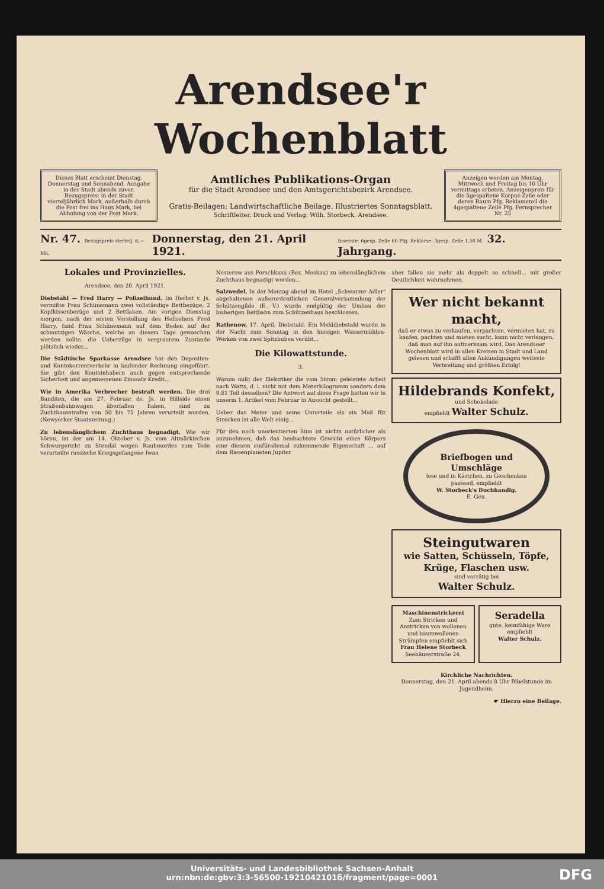Arendsee'r Wochenblatt
Dieses Blatt erscheint Dienstag, Donnerstag und Sonnabend, Ausgabe in der Stadt abends zuvor. Bezugspreis: in der Stadt vierteljährlich Mark, außerhalb durch die Post frei ins Haus Mark, bei Abholung von der Post Mark.
Amtliches Publikations-Organ
für die Stadt Arendsee und den Amtsgerichtsbezirk Arendsee.
Gratis-Beilagen: Landwirtschaftliche Beilage. Illustriertes Sonntagsblatt.
Schriftleiter, Druck und Verlag: Wilh. Storbeck, Arendsee.
Anzeigen werden am Montag, Mittwoch und Freitag bis 10 Uhr vormittags erbeten. Anzeigenpreis für die 5gespaltene Korpus-Zeile oder deren Raum Pfg. Reklameteil die 4gespaltene Zeile Pfg. Fernsprecher Nr. 25
Nr. 47. Bezugspreis viertelj. 6,— Mk. Donnerstag, den 21. April 1921. Inserate: 6gesp. Zeile 60 Pfg. Reklame: 3gesp. Zeile 1,50 M. 32. Jahrgang.
Lokales und Provinzielles.
Arendsee, den 20. April 1921.
Diebstahl — Fred Harry — Polizeihund. Im Herbst v. Js. vermißte Frau Schünemann zwei vollständige Bettbezüge, 2 Kopfkissenbezüge und 2 Bettlaken. Am vorigen Dienstag morgen, nach der ersten Vorstellung des Hellsehers Fred Harry, fand Frau Schünemann auf dem Boden auf der schmutzigen Wäsche, welche an diesem Tage gewaschen werden sollte, die Ueberzüge in vergrautem Zustande plötzlich wieder...
Die Städtische Sparkasse Arendsee hat den Depositen- und Kontokorrentverkehr in laufender Rechnung eingeführt. Sie gibt den Kontoinhabern auch gegen entsprechende Sicherheit und angemessenen Zinssatz Kredit...
Wie in Amerika Verbrecher bestraft werden. Die drei Banditen, die am 27. Februar ds. Js. in Hillside einen Straßenbahnwagen überfallen haben, sind zu Zuchthausstrafen von 50 bis 75 Jahren verurteilt worden. (Newyorker Staatszeitung.)
Zu lebenslänglichem Zuchthaus begnadigt. Wie wir hören, ist der am 14. Oktober v. Js. vom Altmärkischen Schwurgericht zu Stendal wegen Raubmordes zum Tode verurteilte russische Kriegsgefangene Iwan
Nesterow aus Porschkana (Bez. Moskau) zu lebenslänglichem Zuchthaus begnadigt worden...
Salzwedel. In der Montag abend im Hotel „Schwarzer Adler" abgehaltenen außerordentlichen Generalversammlung der Schützengilde (E. V.) wurde endgültig der Umbau der bisherigen Reitbahn zum Schützenhaus beschlossen.
Rathenow, 17. April. Diebstahl. Ein Mehldiebstahl wurde in der Nacht zum Sonntag in den hiesigen Wassermühlen-Werken von zwei Spitzbuben verübt...
Die Kilowattstunde.
3.
Warum mißt der Elektriker die vom Strom geleistete Arbeit nach Watts, d. i. nicht mit dem Meterkilogramm sondern dem 9,81 Teil desselben? Die Antwort auf diese Frage hatten wir in unserm 1. Artikel vom Februar in Aussicht gestellt...
Ueber das Meter und seine Unterteile als ein Maß für Strecken ist alle Welt einig...
Für den noch unorientierten Sinn ist nichts natürlicher als anzunehmen, daß das beobachtete Gewicht eines Körpers eine diesem einfürallemal zukommende Eigenschaft ... auf dem Riesenplaneten Jupiter
aber fallen sie mehr als doppelt so schnell... mit großer Deutlichkeit wahrnehmen.
Wer nicht bekannt macht,
daß er etwas zu verkaufen, verpachten, vermieten hat, zu kaufen, pachten und mieten sucht, kann nicht verlangen, daß man auf ihn aufmerksam wird. Das Arendseer Wochenblatt wird in allen Kreisen in Stadt und Land gelesen und schafft allen Ankündigungen weiteste Verbreitung und größten Erfolg!
Hildebrands Konfekt,
und Schokolade
empfiehlt Walter Schulz.
Briefbogen und Umschläge
lose und in Kästchen, zu Geschenken passend, empfiehlt
W. Storbeck's Buchhandlg.
E. Geu.
Steingutwaren
wie Satten, Schüsseln, Töpfe, Krüge, Flaschen usw.
sind vorrätig bei
Walter Schulz.
Maschinenstrickerei
Zum Stricken und Anstricken von wollenen und baumwollenen Strümpfen empfiehlt sich Frau Helene Storbeck
Seehäuserstraße 24.
Seradella
gute, keimfähige Ware empfiehlt
Walter Schulz.
Kirchliche Nachrichten.
Donnerstag, den 21. April abends 8 Uhr Bibelstunde im Jugendheim.
☛ Hierzu eine Beilage.
Universitäts- und Landesbibliothek Sachsen-Anhalt
urn:nbn:de:gbv:3:3-56500-1921042101б/fragment/page=0001
DFG